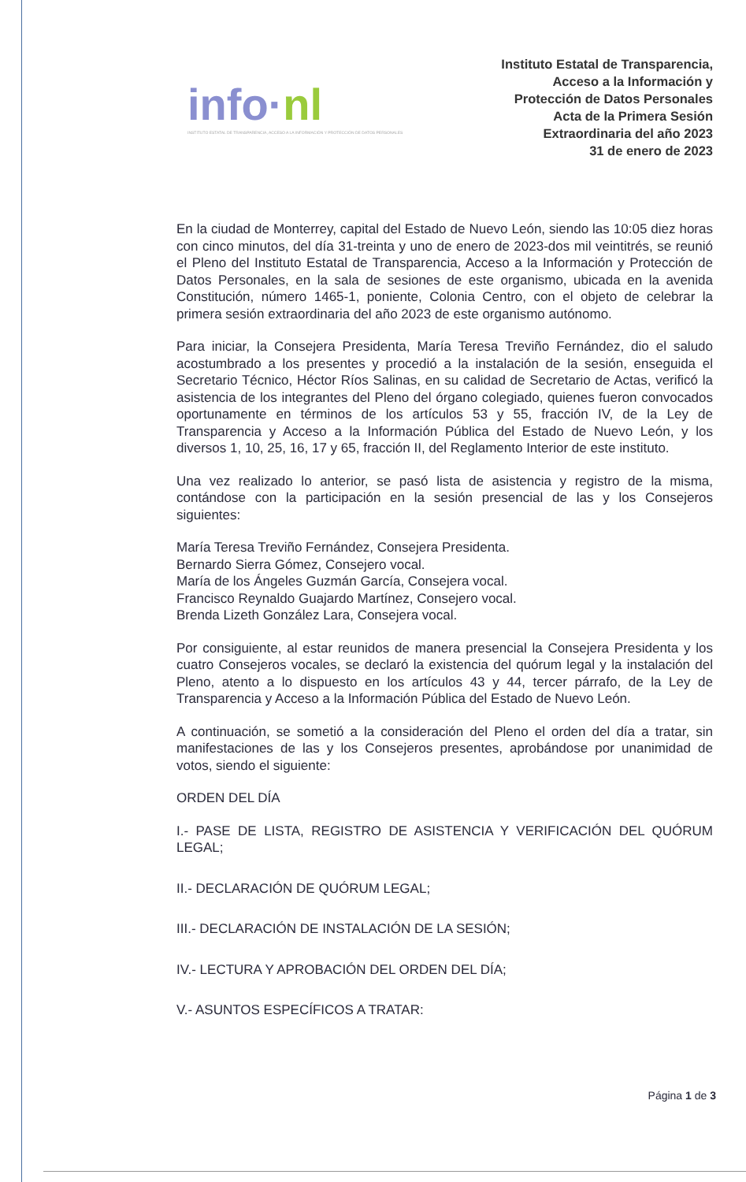info·nl
INSTITUTO ESTATAL DE TRANSPARENCIA, ACCESO A LA INFORMACIÓN Y PROTECCIÓN DE DATOS PERSONALES
Instituto Estatal de Transparencia,
Acceso a la Información y
Protección de Datos Personales
Acta de la Primera Sesión
Extraordinaria del año 2023
31 de enero de 2023
En la ciudad de Monterrey, capital del Estado de Nuevo León, siendo las 10:05 diez horas con cinco minutos, del día 31-treinta y uno de enero de 2023-dos mil veintitrés, se reunió el Pleno del Instituto Estatal de Transparencia, Acceso a la Información y Protección de Datos Personales, en la sala de sesiones de este organismo, ubicada en la avenida Constitución, número 1465-1, poniente, Colonia Centro, con el objeto de celebrar la primera sesión extraordinaria del año 2023 de este organismo autónomo.
Para iniciar, la Consejera Presidenta, María Teresa Treviño Fernández, dio el saludo acostumbrado a los presentes y procedió a la instalación de la sesión, enseguida el Secretario Técnico, Héctor Ríos Salinas, en su calidad de Secretario de Actas, verificó la asistencia de los integrantes del Pleno del órgano colegiado, quienes fueron convocados oportunamente en términos de los artículos 53 y 55, fracción IV, de la Ley de Transparencia y Acceso a la Información Pública del Estado de Nuevo León, y los diversos 1, 10, 25, 16, 17 y 65, fracción II, del Reglamento Interior de este instituto.
Una vez realizado lo anterior, se pasó lista de asistencia y registro de la misma, contándose con la participación en la sesión presencial de las y los Consejeros siguientes:
María Teresa Treviño Fernández, Consejera Presidenta.
Bernardo Sierra Gómez, Consejero vocal.
María de los Ángeles Guzmán García, Consejera vocal.
Francisco Reynaldo Guajardo Martínez, Consejero vocal.
Brenda Lizeth González Lara, Consejera vocal.
Por consiguiente, al estar reunidos de manera presencial la Consejera Presidenta y los cuatro Consejeros vocales, se declaró la existencia del quórum legal y la instalación del Pleno, atento a lo dispuesto en los artículos 43 y 44, tercer párrafo, de la Ley de Transparencia y Acceso a la Información Pública del Estado de Nuevo León.
A continuación, se sometió a la consideración del Pleno el orden del día a tratar, sin manifestaciones de las y los Consejeros presentes, aprobándose por unanimidad de votos, siendo el siguiente:
ORDEN DEL DÍA
I.- PASE DE LISTA, REGISTRO DE ASISTENCIA Y VERIFICACIÓN DEL QUÓRUM LEGAL;
II.- DECLARACIÓN DE QUÓRUM LEGAL;
III.- DECLARACIÓN DE INSTALACIÓN DE LA SESIÓN;
IV.- LECTURA Y APROBACIÓN DEL ORDEN DEL DÍA;
V.- ASUNTOS ESPECÍFICOS A TRATAR:
Página 1 de 3